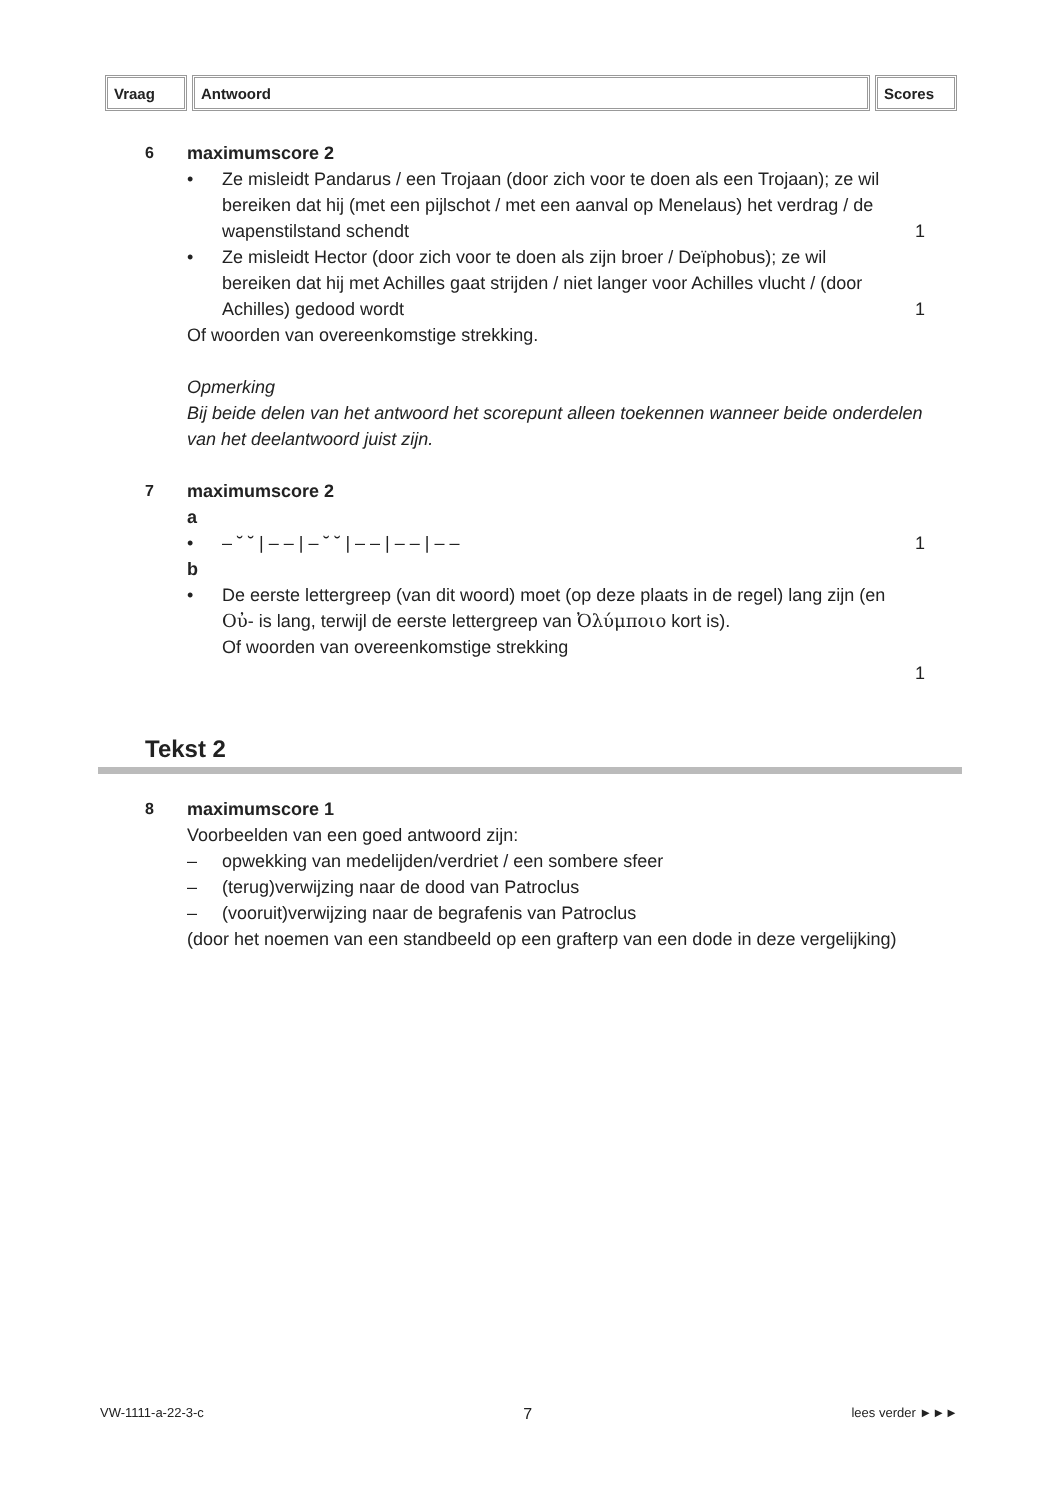| Vraag | Antwoord | Scores |
| --- | --- | --- |
6 maximumscore 2
• Ze misleidt Pandarus / een Trojaan (door zich voor te doen als een Trojaan); ze wil bereiken dat hij (met een pijlschot / met een aanval op Menelaus) het verdrag / de wapenstilstand schendt
1
• Ze misleidt Hector (door zich voor te doen als zijn broer / Deïphobus); ze wil bereiken dat hij met Achilles gaat strijden / niet langer voor Achilles vlucht / (door Achilles) gedood wordt
1
Of woorden van overeenkomstige strekking.
Opmerking
Bij beide delen van het antwoord het scorepunt alleen toekennen wanneer beide onderdelen van het deelantwoord juist zijn.
7 maximumscore 2
a
• – ˘ ˘ | – – | – ˘ ˘ | – – | – – | – –
1
b
• De eerste lettergreep (van dit woord) moet (op deze plaats in de regel) lang zijn (en Οὐ- is lang, terwijl de eerste lettergreep van Ὀλύμποιο kort is).
Of woorden van overeenkomstige strekking
1
Tekst 2
8 maximumscore 1
Voorbeelden van een goed antwoord zijn:
– opwekking van medelijden/verdriet / een sombere sfeer
– (terug)verwijzing naar de dood van Patroclus
– (vooruit)verwijzing naar de begrafenis van Patroclus
(door het noemen van een standbeeld op een grafterp van een dode in deze vergelijking)
VW-1111-a-22-3-c 7 lees verder ►►►